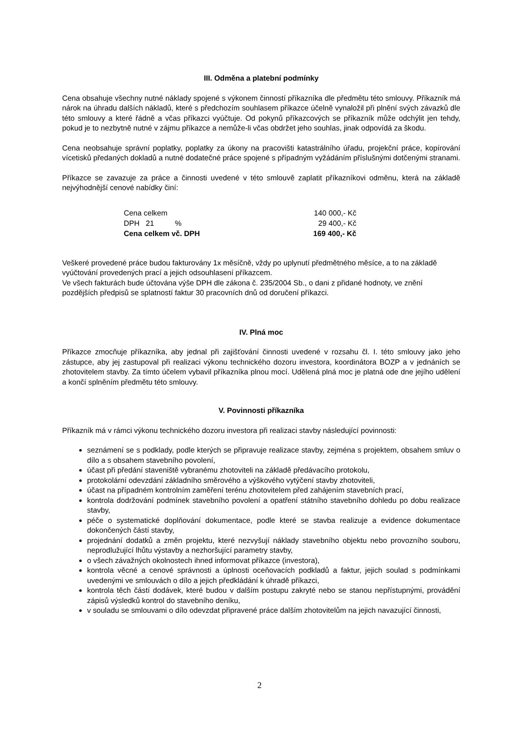III. Odměna a platební podmínky
Cena obsahuje všechny nutné náklady spojené s výkonem činností příkazníka dle předmětu této smlouvy. Příkazník má nárok na úhradu dalších nákladů, které s předchozím souhlasem příkazce účelně vynaložil při plnění svých závazků dle této smlouvy a které řádně a včas příkazci vyúčtuje. Od pokynů příkazcových se příkazník může odchýlit jen tehdy, pokud je to nezbytně nutné v zájmu příkazce a nemůže-li včas obdržet jeho souhlas, jinak odpovídá za škodu.
Cena neobsahuje správní poplatky, poplatky za úkony na pracovišti katastrálního úřadu, projekční práce, kopírování vícetisků předaných dokladů a nutné dodatečné práce spojené s případným vyžádáním příslušnými dotčenými stranami.
Příkazce se zavazuje za práce a činnosti uvedené v této smlouvě zaplatit příkazníkovi odměnu, která na základě nejvýhodnější cenové nabídky činí:
| Cena celkem | 140 000,- Kč |
| DPH 21 % | 29 400,- Kč |
| Cena celkem vč. DPH | 169 400,- Kč |
Veškeré provedené práce budou fakturovány 1x měsíčně, vždy po uplynutí předmětného měsíce, a to na základě vyúčtování provedených prací a jejich odsouhlasení příkazcem.
Ve všech fakturách bude účtována výše DPH dle zákona č. 235/2004 Sb., o dani z přidané hodnoty, ve znění pozdějších předpisů se splatností faktur 30 pracovních dnů od doručení příkazci.
IV. Plná moc
Příkazce zmocňuje příkazníka, aby jednal při zajišťování činnosti uvedené v rozsahu čl. I. této smlouvy jako jeho zástupce, aby jej zastupoval při realizaci výkonu technického dozoru investora, koordinátora BOZP a v jednáních se zhotovitelem stavby. Za tímto účelem vybavil příkazníka plnou mocí. Udělená plná moc je platná ode dne jejího udělení a končí splněním předmětu této smlouvy.
V. Povinnosti příkazníka
Příkazník má v rámci výkonu technického dozoru investora při realizaci stavby následující povinnosti:
seznámení se s podklady, podle kterých se připravuje realizace stavby, zejména s projektem, obsahem smluv o dílo a s obsahem stavebního povolení,
účast při předání staveniště vybranému zhotoviteli na základě předávacího protokolu,
protokolární odevzdání základního směrového a výškového vytýčení stavby zhotoviteli,
účast na případném kontrolním zaměření terénu zhotovitelem před zahájením stavebních prací,
kontrola dodržování podmínek stavebního povolení a opatření státního stavebního dohledu po dobu realizace stavby,
péče o systematické doplňování dokumentace, podle které se stavba realizuje a evidence dokumentace dokončených částí stavby,
projednání dodatků a změn projektu, které nezvyšují náklady stavebního objektu nebo provozního souboru, neprodlužující lhůtu výstavby a nezhoršující parametry stavby,
o všech závažných okolnostech ihned informovat příkazce (investora),
kontrola věcné a cenové správnosti a úplnosti oceňovacích podkladů a faktur, jejich soulad s podmínkami uvedenými ve smlouvách o dílo a jejich předkládání k úhradě příkazci,
kontrola těch částí dodávek, které budou v dalším postupu zakryté nebo se stanou nepřístupnými, provádění zápisů výsledků kontrol do stavebního deníku,
v souladu se smlouvami o dílo odevzdat připravené práce dalším zhotovitelům na jejich navazující činnosti,
2